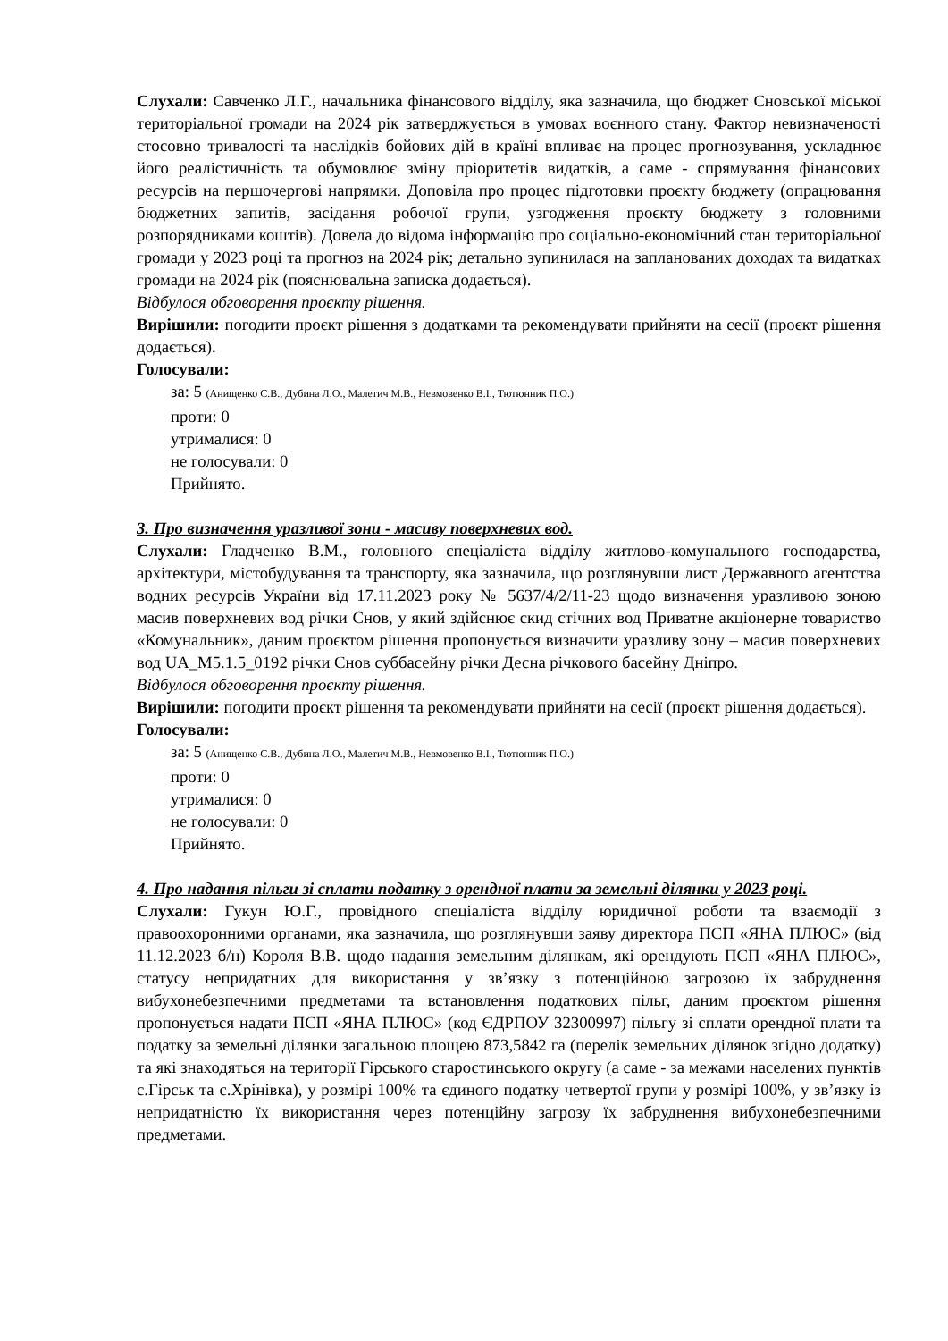Слухали: Савченко Л.Г., начальника фінансового відділу, яка зазначила, що бюджет Сновської міської територіальної громади на 2024 рік затверджується в умовах воєнного стану. Фактор невизначеності стосовно тривалості та наслідків бойових дій в країні впливає на процес прогнозування, ускладнює його реалістичність та обумовлює зміну пріоритетів видатків, а саме - спрямування фінансових ресурсів на першочергові напрямки. Доповіла про процес підготовки проєкту бюджету (опрацювання бюджетних запитів, засідання робочої групи, узгодження проєкту бюджету з головними розпорядниками коштів). Довела до відома інформацію про соціально-економічний стан територіальної громади у 2023 році та прогноз на 2024 рік; детально зупинилася на запланованих доходах та видатках громади на 2024 рік (пояснювальна записка додається).
Відбулося обговорення проєкту рішення.
Вирішили: погодити проєкт рішення з додатками та рекомендувати прийняти на сесії (проєкт рішення додається).
Голосували:
за: 5 (Анищенко С.В., Дубина Л.О., Малетич М.В., Невмовенко В.І., Тютюнник П.О.)
проти: 0
утрималися: 0
не голосували: 0
Прийнято.
3. Про визначення уразливої зони - масиву поверхневих вод.
Слухали: Гладченко В.М., головного спеціаліста відділу житлово-комунального господарства, архітектури, містобудування та транспорту, яка зазначила, що розглянувши лист Державного агентства водних ресурсів України від 17.11.2023 року № 5637/4/2/11-23 щодо визначення уразливою зоною масив поверхневих вод річки Снов, у який здійснює скид стічних вод Приватне акціонерне товариство «Комунальник», даним проєктом рішення пропонується визначити уразливу зону – масив поверхневих вод UA_M5.1.5_0192 річки Снов суббасейну річки Десна річкового басейну Дніпро.
Відбулося обговорення проєкту рішення.
Вирішили: погодити проєкт рішення та рекомендувати прийняти на сесії (проєкт рішення додається).
Голосували:
за: 5 (Анищенко С.В., Дубина Л.О., Малетич М.В., Невмовенко В.І., Тютюнник П.О.)
проти: 0
утрималися: 0
не голосували: 0
Прийнято.
4. Про надання пільги зі сплати податку з орендної плати за земельні ділянки у 2023 році.
Слухали: Гукун Ю.Г., провідного спеціаліста відділу юридичної роботи та взаємодії з правоохоронними органами, яка зазначила, що розглянувши заяву директора ПСП «ЯНА ПЛЮС» (від 11.12.2023 б/н) Короля В.В. щодо надання земельним ділянкам, які орендують ПСП «ЯНА ПЛЮС», статусу непридатних для використання у зв’язку з потенційною загрозою їх забруднення вибухонебезпечними предметами та встановлення податкових пільг, даним проєктом рішення пропонується надати ПСП «ЯНА ПЛЮС» (код ЄДРПОУ 32300997) пільгу зі сплати орендної плати та податку за земельні ділянки загальною площею 873,5842 га (перелік земельних ділянок згідно додатку) та які знаходяться на території Гірського старостинського округу (а саме - за межами населених пунктів с.Гірськ та с.Хрінівка), у розмірі 100% та єдиного податку четвертої групи у розмірі 100%, у зв’язку із непридатністю їх використання через потенційну загрозу їх забруднення вибухонебезпечними предметами.